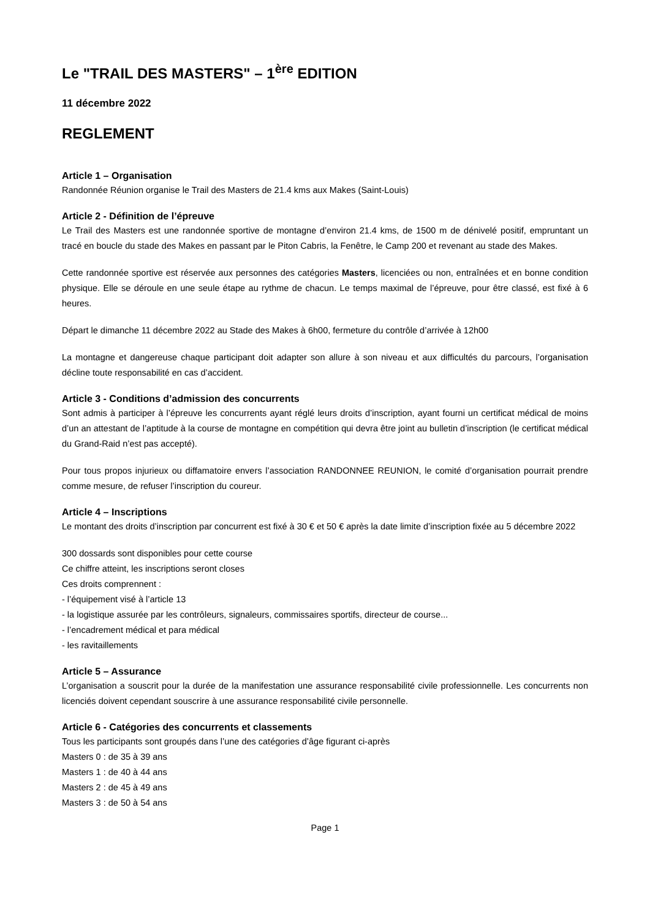Le "TRAIL DES MASTERS" – 1<sup>ère</sup> EDITION
11 décembre 2022
REGLEMENT
Article 1 – Organisation
Randonnée Réunion organise le Trail des Masters de 21.4 kms aux Makes (Saint-Louis)
Article 2 - Définition de l’épreuve
Le Trail des Masters est une randonnée sportive de montagne d’environ 21.4 kms, de 1500 m de dénivelé positif, empruntant un tracé en boucle du stade des Makes en passant par le Piton Cabris, la Fenêtre, le Camp 200 et revenant au stade des Makes.
Cette randonnée sportive est réservée aux personnes des catégories Masters, licenciées ou non, entraînées et en bonne condition physique. Elle se déroule en une seule étape au rythme de chacun. Le temps maximal de l’épreuve, pour être classé, est fixé à 6 heures.
Départ le dimanche 11 décembre 2022 au Stade des Makes à 6h00, fermeture du contrôle d’arrivée à 12h00
La montagne et dangereuse chaque participant doit adapter son allure à son niveau et aux difficultés du parcours, l’organisation décline toute responsabilité en cas d’accident.
Article 3 - Conditions d’admission des concurrents
Sont admis à participer à l’épreuve les concurrents ayant réglé leurs droits d’inscription, ayant fourni un certificat médical de moins d’un an attestant de l’aptitude à la course de montagne en compétition qui devra être joint au bulletin d’inscription (le certificat médical du Grand-Raid n’est pas accepté).
Pour tous propos injurieux ou diffamatoire envers l’association RANDONNEE REUNION, le comité d’organisation pourrait prendre comme mesure, de refuser l’inscription du coureur.
Article 4 – Inscriptions
Le montant des droits d’inscription par concurrent est fixé à 30 € et 50 € après la date limite d’inscription fixée au 5 décembre 2022
300 dossards sont disponibles pour cette course
Ce chiffre atteint, les inscriptions seront closes
Ces droits comprennent :
- l’équipement visé à l’article 13
- la logistique assurée par les contrôleurs, signaleurs, commissaires sportifs, directeur de course...
- l’encadrement médical et para médical
- les ravitaillements
Article 5 – Assurance
L’organisation a souscrit pour la durée de la manifestation une assurance responsabilité civile professionnelle. Les concurrents non licenciés doivent cependant souscrire à une assurance responsabilité civile personnelle.
Article 6 - Catégories des concurrents et classements
Tous les participants sont groupés dans l’une des catégories d’âge figurant ci-après
Masters 0 : de 35 à 39 ans
Masters 1 : de 40 à 44 ans
Masters 2 : de 45 à 49 ans
Masters 3 : de 50 à 54 ans
Page 1